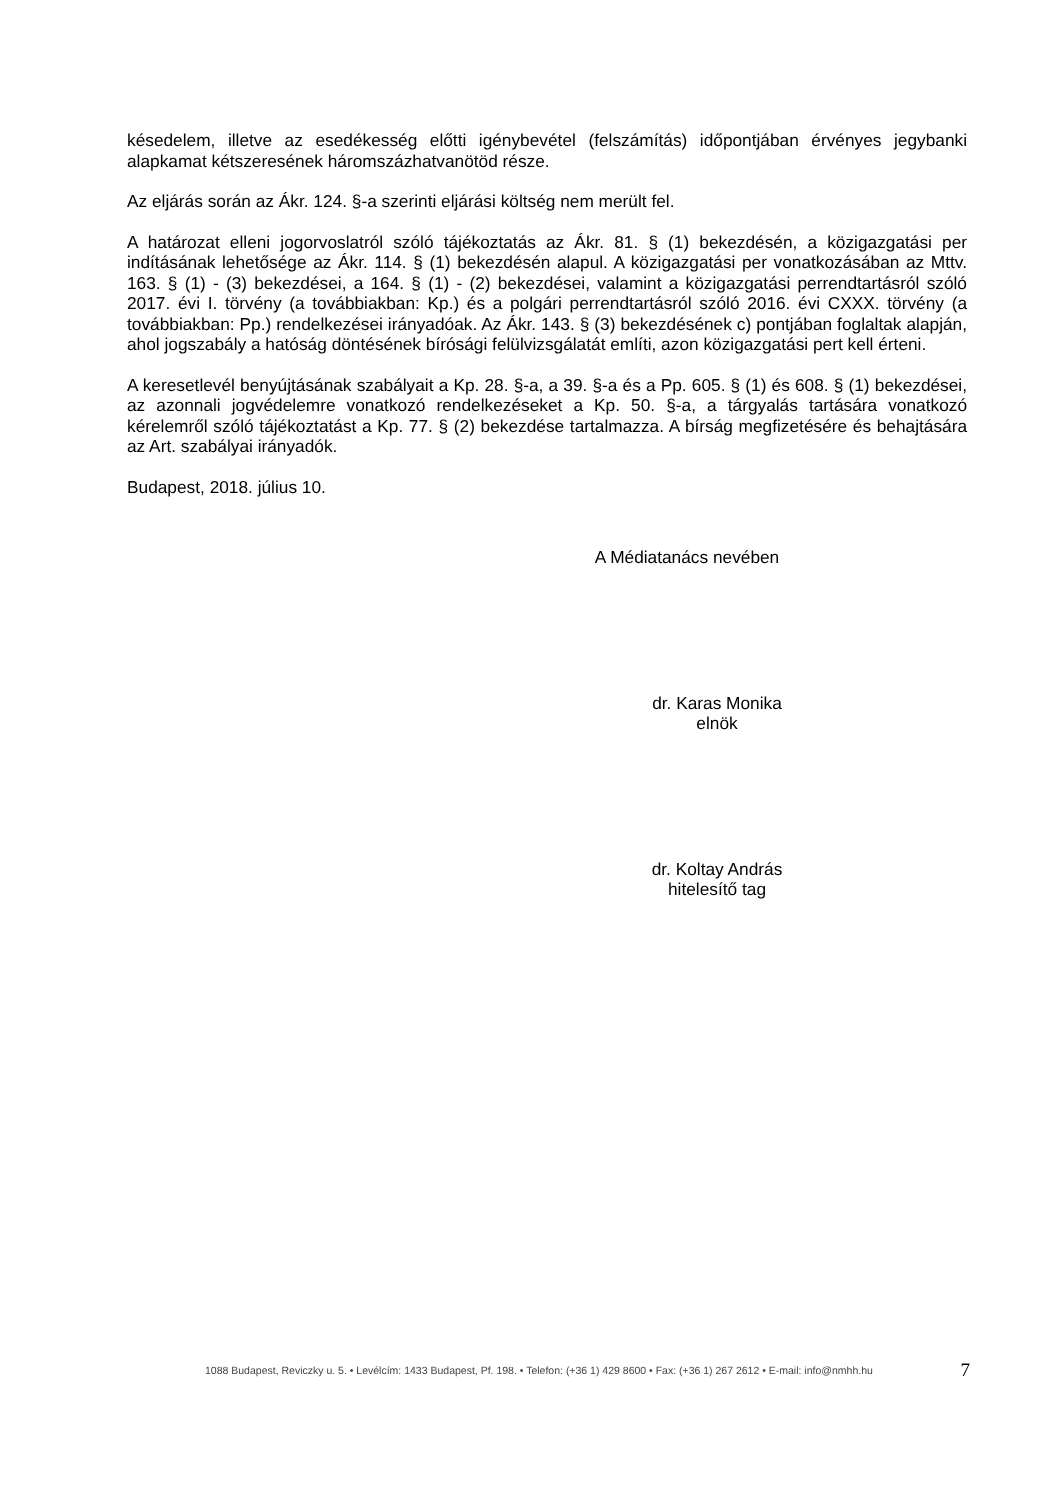késedelem, illetve az esedékesség előtti igénybevétel (felszámítás) időpontjában érvényes jegybanki alapkamat kétszeresének háromszázhatvanötöd része.
Az eljárás során az Ákr. 124. §-a szerinti eljárási költség nem merült fel.
A határozat elleni jogorvoslatról szóló tájékoztatás az Ákr. 81. § (1) bekezdésén, a közigazgatási per indításának lehetősége az Ákr. 114. § (1) bekezdésén alapul. A közigazgatási per vonatkozásában az Mttv. 163. § (1) - (3) bekezdései, a 164. § (1) - (2) bekezdései, valamint a közigazgatási perrendtartásról szóló 2017. évi I. törvény (a továbbiakban: Kp.) és a polgári perrendtartásról szóló 2016. évi CXXX. törvény (a továbbiakban: Pp.) rendelkezései irányadóak. Az Ákr. 143. § (3) bekezdésének c) pontjában foglaltak alapján, ahol jogszabály a hatóság döntésének bírósági felülvizsgálatát említi, azon közigazgatási pert kell érteni.
A keresetlevél benyújtásának szabályait a Kp. 28. §-a, a 39. §-a és a Pp. 605. § (1) és 608. § (1) bekezdései, az azonnali jogvédelemre vonatkozó rendelkezéseket a Kp. 50. §-a, a tárgyalás tartására vonatkozó kérelemről szóló tájékoztatást a Kp. 77. § (2) bekezdése tartalmazza. A bírság megfizetésére és behajtására az Art. szabályai irányadók.
Budapest, 2018. július 10.
A Médiatanács nevében
dr. Karas Monika
elnök
dr. Koltay András
hitelesítő tag
1088 Budapest, Reviczky u. 5. • Levélcím: 1433 Budapest, Pf. 198. • Telefon: (+36 1) 429 8600 • Fax: (+36 1) 267 2612 • E-mail: info@nmhh.hu 7